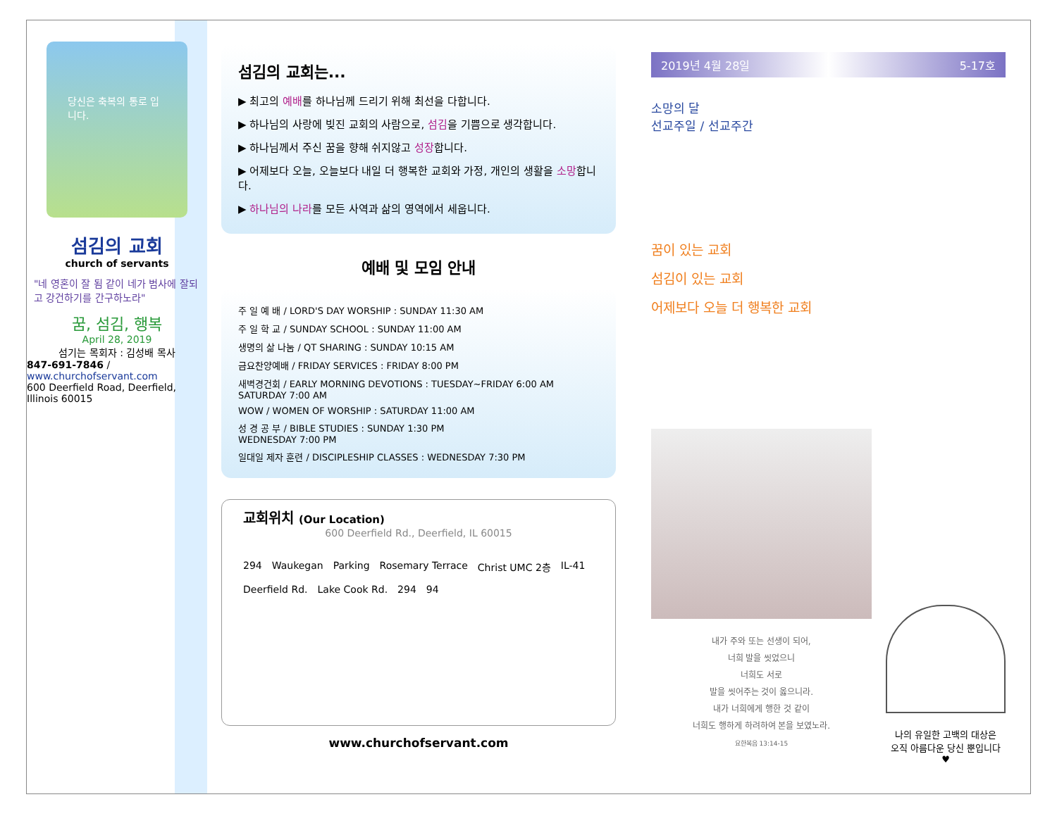당신은 축복의 통로 입니다.
섬김의 교회
church of servants
"네 영혼이 잘 됨 같이 네가 범사에 잘되고 강건하기를 간구하노라"
꿈, 섬김, 행복
April 28, 2019
섬기는 목회자 : 김성배 목사
847-691-7846 / www.churchofservant.com
600 Deerfield Road, Deerfield, Illinois 60015
섬김의 교회는...
▶ 최고의 예배를 하나님께 드리기 위해 최선을 다합니다.
▶ 하나님의 사랑에 빚진 교회의 사람으로, 섬김을 기쁨으로 생각합니다.
▶ 하나님께서 주신 꿈을 향해 쉬지않고 성장합니다.
▶ 어제보다 오늘, 오늘보다 내일 더 행복한 교회와 가정, 개인의 생활을 소망합니다.
▶ 하나님의 나라를 모든 사역과 삶의 영역에서 세웁니다.
예배 및 모임 안내
주 일 예 배 / LORD'S DAY WORSHIP : SUNDAY 11:30 AM
주 일 학 교 / SUNDAY SCHOOL : SUNDAY 11:00 AM
생명의 삶 나눔 / QT SHARING : SUNDAY 10:15 AM
금요찬양예배 / FRIDAY SERVICES : FRIDAY 8:00 PM
새벽경건회 / EARLY MORNING DEVOTIONS : TUESDAY~FRIDAY 6:00 AM
SATURDAY 7:00 AM
WOW / WOMEN OF WORSHIP : SATURDAY 11:00 AM
성 경 공 부 / BIBLE STUDIES : SUNDAY 1:30 PM
WEDNESDAY 7:00 PM
일대일 제자 훈련 / DISCIPLESHIP CLASSES : WEDNESDAY 7:30 PM
교회위치 (Our Location)
600 Deerfield Rd., Deerfield, IL 60015
294 Waukegan Parking Rosemary Terrace Christ UMC 2층 IL-41 Deerfield Rd. Lake Cook Rd. 294 94
www.churchofservant.com
2019년 4월 28일 5-17호
소망의 달
선교주일 / 선교주간
꿈이 있는 교회
섬김이 있는 교회
어제보다 오늘 더 행복한 교회
내가 주와 또는 선생이 되어,
너희 발을 씻었으니
너희도 서로
발을 씻어주는 것이 옳으니라.
내가 너희에게 행한 것 같이
너희도 행하게 하려하여 본을 보였노라.
요한복음 13:14-15
나의 유일한 고백의 대상은
오직 아름다운 당신 뿐입니다 ♥